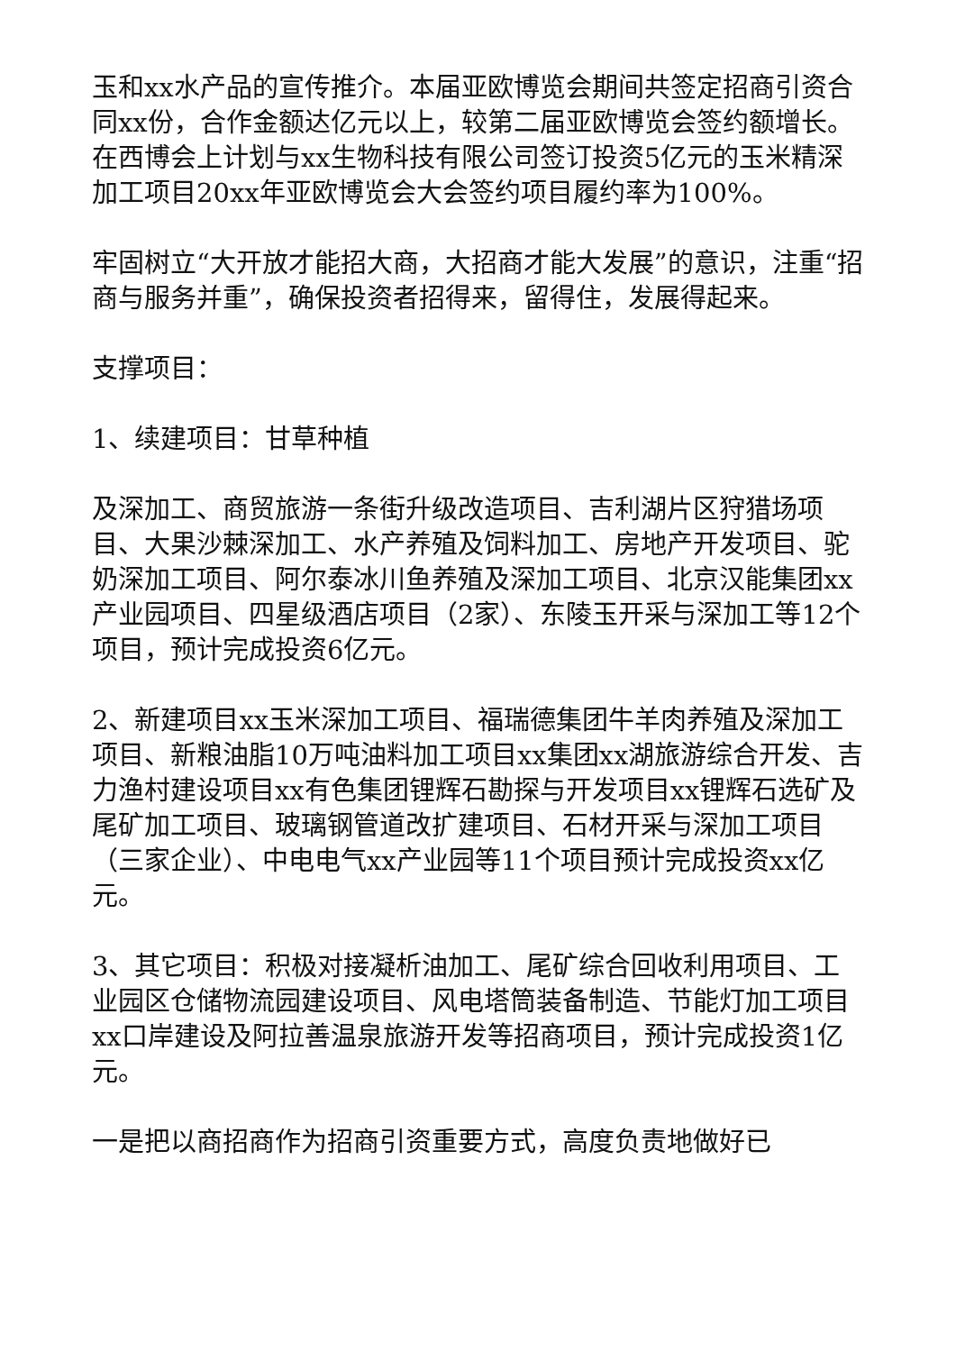玉和xx水产品的宣传推介。本届亚欧博览会期间共签定招商引资合同xx份，合作金额达亿元以上，较第二届亚欧博览会签约额增长。在西博会上计划与xx生物科技有限公司签订投资5亿元的玉米精深加工项目20xx年亚欧博览会大会签约项目履约率为100%。
牢固树立“大开放才能招大商，大招商才能大发展”的意识，注重“招商与服务并重”，确保投资者招得来，留得住，发展得起来。
支撑项目：
1、续建项目：甘草种植
及深加工、商贸旅游一条街升级改造项目、吉利湖片区狩猎场项目、大果沙棘深加工、水产养殖及饲料加工、房地产开发项目、驼奶深加工项目、阿尔泰冰川鱼养殖及深加工项目、北京汉能集团xx产业园项目、四星级酒店项目（2家）、东陵玉开采与深加工等12个项目，预计完成投资6亿元。
2、新建项目xx玉米深加工项目、福瑞德集团牛羊肉养殖及深加工项目、新粮油脂10万吨油料加工项目xx集团xx湖旅游综合开发、吉力渔村建设项目xx有色集团锂辉石勘探与开发项目xx锂辉石选矿及尾矿加工项目、玻璃钢管道改扩建项目、石材开采与深加工项目（三家企业）、中电电气xx产业园等11个项目预计完成投资xx亿元。
3、其它项目：积极对接凝析油加工、尾矿综合回收利用项目、工业园区仓储物流园建设项目、风电塔筒装备制造、节能灯加工项目xx口岸建设及阿拉善温泉旅游开发等招商项目，预计完成投资1亿元。
一是把以商招商作为招商引资重要方式，高度负责地做好已